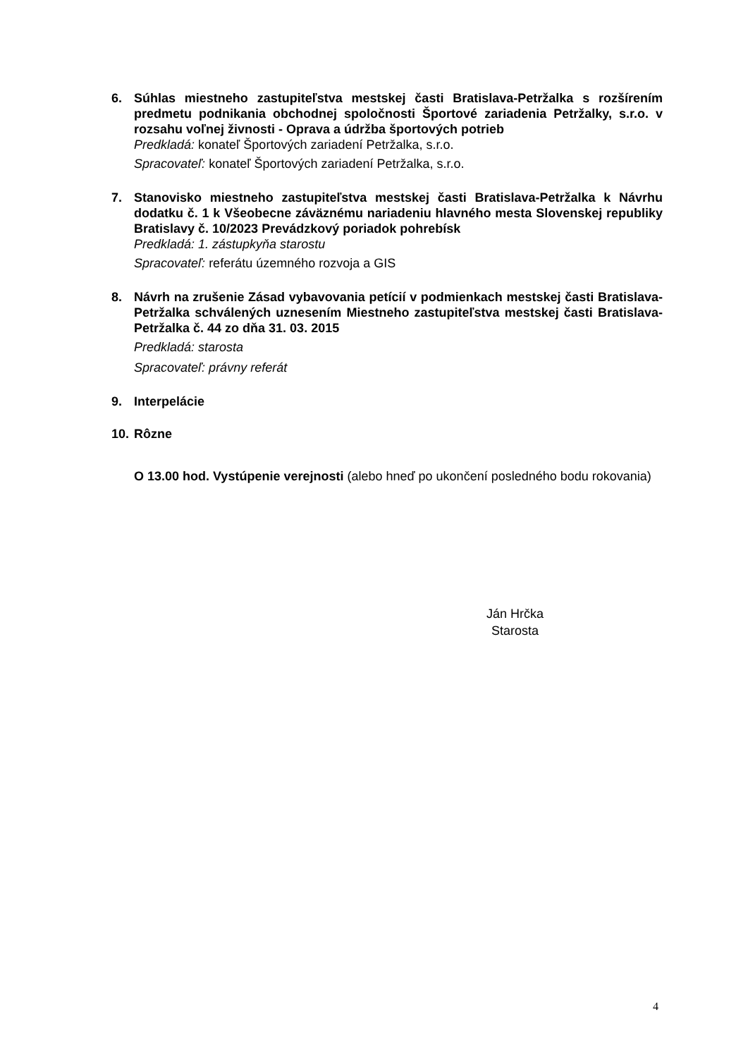6. Súhlas miestneho zastupiteľstva mestskej časti Bratislava-Petržalka s rozšírením predmetu podnikania obchodnej spoločnosti Športové zariadenia Petržalky, s.r.o. v rozsahu voľnej živnosti - Oprava a údržba športových potrieb
Predkladá: konateľ Športových zariadení Petržalka, s.r.o.
Spracovateľ: konateľ Športových zariadení Petržalka, s.r.o.
7. Stanovisko miestneho zastupiteľstva mestskej časti Bratislava-Petržalka k Návrhu dodatku č. 1 k Všeobecne záväznému nariadeniu hlavného mesta Slovenskej republiky Bratislavy č. 10/2023 Prevádzkový poriadok pohrebísk
Predkladá: 1. zástupkyňa starostu
Spracovateľ: referátu územného rozvoja a GIS
8. Návrh na zrušenie Zásad vybavovania petícií v podmienkach mestskej časti Bratislava-Petržalka schválených uznesením Miestneho zastupiteľstva mestskej časti Bratislava-Petržalka č. 44 zo dňa 31. 03. 2015
Predkladá: starosta
Spracovateľ: právny referát
9. Interpelácie
10.
Rôzne
O 13.00 hod. Vystúpenie verejnosti (alebo hneď po ukončení posledného bodu rokovania)
Ján Hrčka
Starosta
4